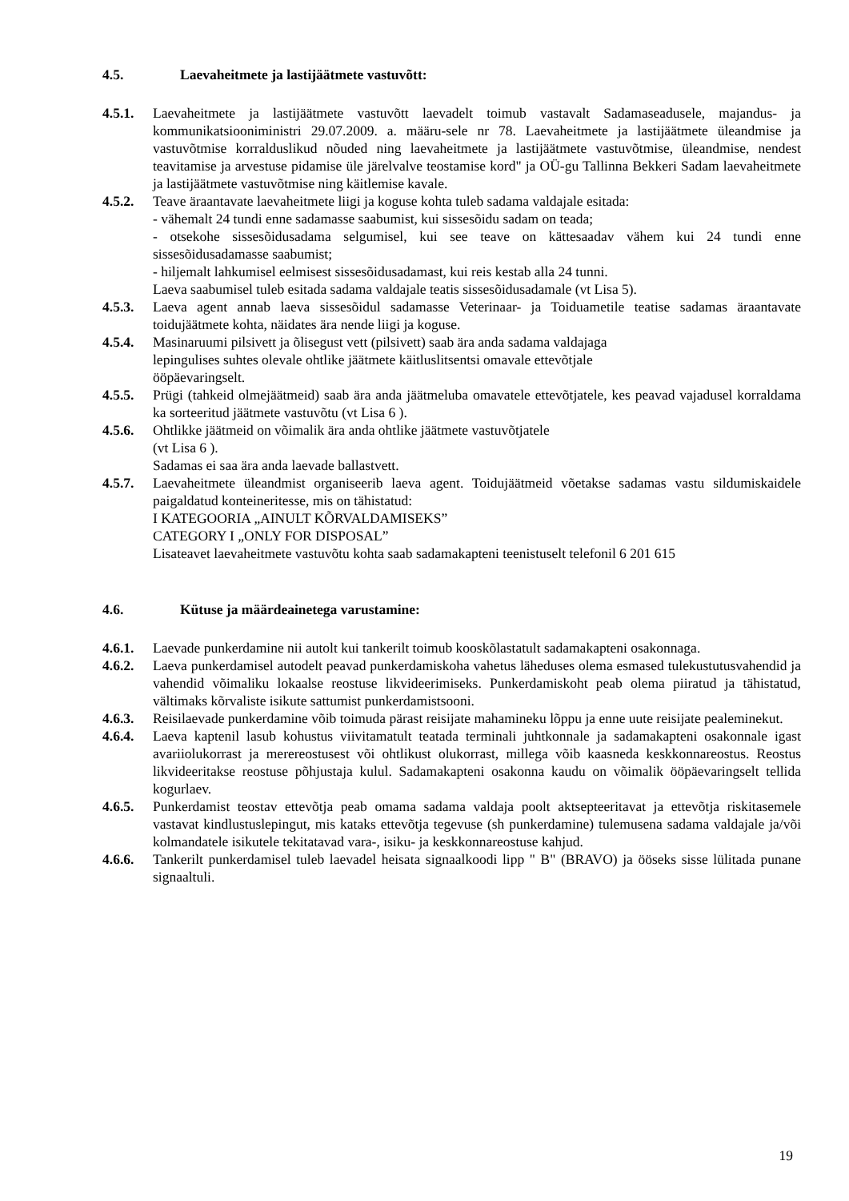4.5. Laevaheitmete ja lastijäätmete vastuvõtt:
4.5.1. Laevaheitmete ja lastijäätmete vastuvõtt laevadelt toimub vastavalt Sadamaseadusele, majandus- ja kommunikatsiooniministri 29.07.2009. a. määru-sele nr 78. Laevaheitmete ja lastijäätmete üleandmise ja vastuvõtmise korralduslikud nõuded ning laevaheitmete ja lastijäätmete vastuvõtmise, üleandmise, nendest teavitamise ja arvestuse pidamise üle järelvalve teostamise kord" ja OÜ-gu Tallinna Bekkeri Sadam laevaheitmete ja lastijäätmete vastuvõtmise ning käitlemise kavale.
4.5.2. Teave äraantavate laevaheitmete liigi ja koguse kohta tuleb sadama valdajale esitada:
- vähemalt 24 tundi enne sadamasse saabumist, kui sissesõidu sadam on teada;
- otsekohe sissesõidusadama selgumisel, kui see teave on kättesaadav vähem kui 24 tundi enne sissesõidusadamasse saabumist;
- hiljemalt lahkumisel eelmisest sissesõidusadamast, kui reis kestab alla 24 tunni.
Laeva saabumisel tuleb esitada sadama valdajale teatis sissesõidusadamale (vt Lisa 5).
4.5.3. Laeva agent annab laeva sissesõidul sadamasse Veterinaar- ja Toiduametile teatise sadamas äraantavate toidujäätmete kohta, näidates ära nende liigi ja koguse.
4.5.4. Masinaruumi pilsivett ja õlisegust vett (pilsivett) saab ära anda sadama valdajaga
lepingulises suhtes olevale ohtlike jäätmete käitluslitsentsi omavale ettevõtjale
ööpäevaringselt.
4.5.5. Prügi (tahkeid olmejäätmeid) saab ära anda jäätmeluba omavatele ettevõtjatele, kes peavad vajadusel korraldama ka sorteeritud jäätmete vastuvõtu (vt Lisa 6 ).
4.5.6. Ohtlikke jäätmeid on võimalik ära anda ohtlike jäätmete vastuvõtjatele
(vt Lisa 6 ).
Sadamas ei saa ära anda laevade ballastvett.
4.5.7. Laevaheitmete üleandmist organiseerib laeva agent. Toidujäätmeid võetakse sadamas vastu sildumiskaidele paigaldatud konteineritesse, mis on tähistatud:
I KATEGOORIA „AINULT KÕRVALDAMISEKS”
CATEGORY I „ONLY FOR DISPOSAL”
Lisateavet laevaheitmete vastuvõtu kohta saab sadamakapteni teenistuselt telefonil 6 201 615
4.6. Kütuse ja määrdeainetega varustamine:
4.6.1. Laevade punkerdamine nii autolt kui tankerilt toimub kooskõlastatult sadamakapteni osakonnaga.
4.6.2. Laeva punkerdamisel autodelt peavad punkerdamiskoha vahetus läheduses olema esmased tulekustutusvahendid ja vahendid võimaliku lokaalse reostuse likvideerimiseks. Punkerdamiskoht peab olema piiratud ja tähistatud, vältimaks kõrvaliste isikute sattumist punkerdamistsooni.
4.6.3. Reisilaevade punkerdamine võib toimuda pärast reisijate mahamineku lõppu ja enne uute reisijate pealeminekut.
4.6.4. Laeva kaptenil lasub kohustus viivitamatult teatada terminali juhtkonnale ja sadamakapteni osakonnale igast avariiolukorrast ja merereostusest või ohtlikust olukorrast, millega võib kaasneda keskkonnareostus. Reostus likvideeritakse reostuse põhjustaja kulul. Sadamakapteni osakonna kaudu on võimalik ööpäevaringselt tellida kogurlaev.
4.6.5. Punkerdamist teostav ettevõtja peab omama sadama valdaja poolt aktsepteeritavat ja ettevõtja riskitasemele vastavat kindlustuslepingut, mis kataks ettevõtja tegevuse (sh punkerdamine) tulemusena sadama valdajale ja/või kolmandatele isikutele tekitatavad vara-, isiku- ja keskkonnareostuse kahjud.
4.6.6. Tankerilt punkerdamisel tuleb laevadel heisata signaalkoodi lipp " B" (BRAVO) ja ööseks sisse lülitada punane signaaltuli.
19